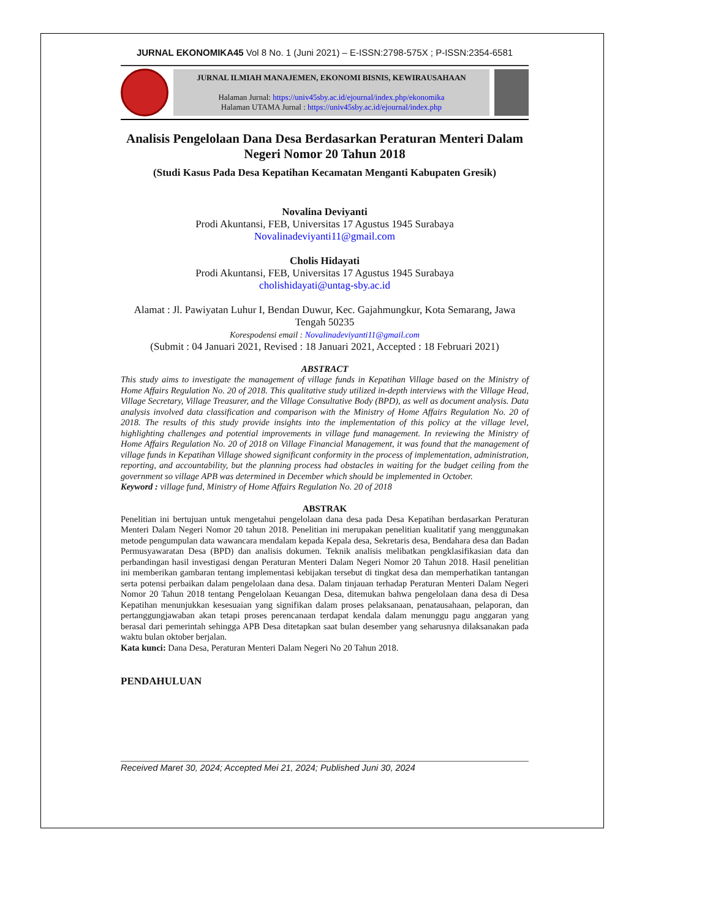JURNAL EKONOMIKA45 Vol 8 No. 1 (Juni 2021) – E-ISSN:2798-575X ; P-ISSN:2354-6581
JURNAL ILMIAH MANAJEMEN, EKONOMI BISNIS, KEWIRAUSAHAAN
Halaman Jurnal: https://univ45sby.ac.id/ejournal/index.php/ekonomika
Halaman UTAMA Jurnal : https://univ45sby.ac.id/ejournal/index.php
Analisis Pengelolaan Dana Desa Berdasarkan Peraturan Menteri Dalam Negeri Nomor 20 Tahun 2018
(Studi Kasus Pada Desa Kepatihan Kecamatan Menganti Kabupaten Gresik)
Novalina Deviyanti
Prodi Akuntansi, FEB, Universitas 17 Agustus 1945 Surabaya
Novalinadeviyanti11@gmail.com
Cholis Hidayati
Prodi Akuntansi, FEB, Universitas 17 Agustus 1945 Surabaya
cholishidayati@untag-sby.ac.id
Alamat : Jl. Pawiyatan Luhur I, Bendan Duwur, Kec. Gajahmungkur, Kota Semarang, Jawa Tengah 50235
Korespodensi email : Novalinadeviyanti11@gmail.com
(Submit : 04 Januari 2021, Revised : 18 Januari 2021, Accepted : 18 Februari 2021)
ABSTRACT
This study aims to investigate the management of village funds in Kepatihan Village based on the Ministry of Home Affairs Regulation No. 20 of 2018. This qualitative study utilized in-depth interviews with the Village Head, Village Secretary, Village Treasurer, and the Village Consultative Body (BPD), as well as document analysis. Data analysis involved data classification and comparison with the Ministry of Home Affairs Regulation No. 20 of 2018. The results of this study provide insights into the implementation of this policy at the village level, highlighting challenges and potential improvements in village fund management. In reviewing the Ministry of Home Affairs Regulation No. 20 of 2018 on Village Financial Management, it was found that the management of village funds in Kepatihan Village showed significant conformity in the process of implementation, administration, reporting, and accountability, but the planning process had obstacles in waiting for the budget ceiling from the government so village APB was determined in December which should be implemented in October.
Keyword : village fund, Ministry of Home Affairs Regulation No. 20 of 2018
ABSTRAK
Penelitian ini bertujuan untuk mengetahui pengelolaan dana desa pada Desa Kepatihan berdasarkan Peraturan Menteri Dalam Negeri Nomor 20 tahun 2018. Penelitian ini merupakan penelitian kualitatif yang menggunakan metode pengumpulan data wawancara mendalam kepada Kepala desa, Sekretaris desa, Bendahara desa dan Badan Permusyawaratan Desa (BPD) dan analisis dokumen. Teknik analisis melibatkan pengklasifikasian data dan perbandingan hasil investigasi dengan Peraturan Menteri Dalam Negeri Nomor 20 Tahun 2018. Hasil penelitian ini memberikan gambaran tentang implementasi kebijakan tersebut di tingkat desa dan memperhatikan tantangan serta potensi perbaikan dalam pengelolaan dana desa. Dalam tinjauan terhadap Peraturan Menteri Dalam Negeri Nomor 20 Tahun 2018 tentang Pengelolaan Keuangan Desa, ditemukan bahwa pengelolaan dana desa di Desa Kepatihan menunjukkan kesesuaian yang signifikan dalam proses pelaksanaan, penatausahaan, pelaporan, dan pertanggungjawaban akan tetapi proses perencanaan terdapat kendala dalam menunggu pagu anggaran yang berasal dari pemerintah sehingga APB Desa ditetapkan saat bulan desember yang seharusnya dilaksanakan pada waktu bulan oktober berjalan.
Kata kunci: Dana Desa, Peraturan Menteri Dalam Negeri No 20 Tahun 2018.
PENDAHULUAN
Received Maret 30, 2024; Accepted Mei 21, 2024; Published Juni 30, 2024